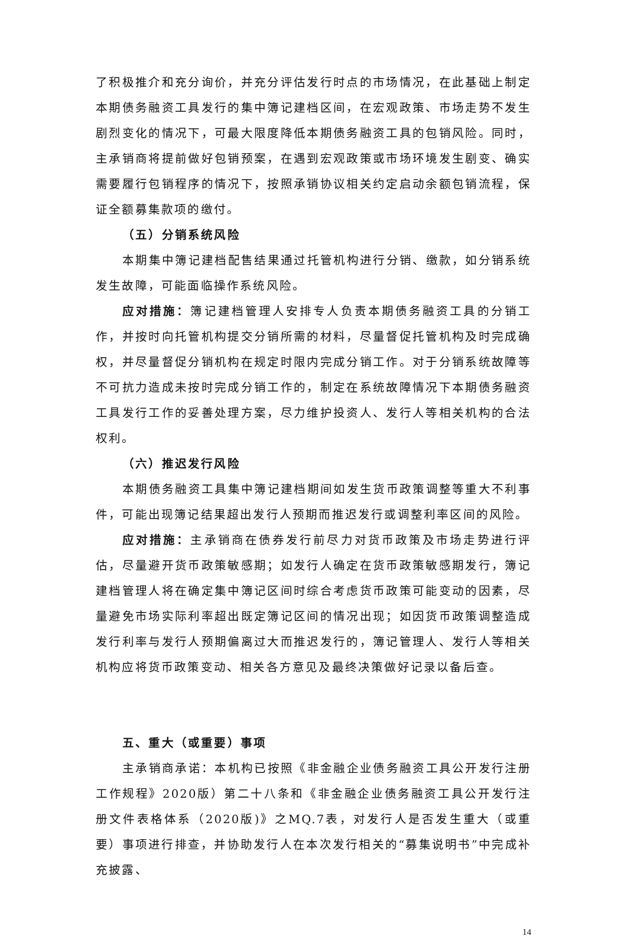了积极推介和充分询价，并充分评估发行时点的市场情况，在此基础上制定本期债务融资工具发行的集中簿记建档区间，在宏观政策、市场走势不发生剧烈变化的情况下，可最大限度降低本期债务融资工具的包销风险。同时，主承销商将提前做好包销预案，在遇到宏观政策或市场环境发生剧变、确实需要履行包销程序的情况下，按照承销协议相关约定启动余额包销流程，保证全额募集款项的缴付。
（五）分销系统风险
本期集中簿记建档配售结果通过托管机构进行分销、缴款，如分销系统发生故障，可能面临操作系统风险。
应对措施：簿记建档管理人安排专人负责本期债务融资工具的分销工作，并按时向托管机构提交分销所需的材料，尽量督促托管机构及时完成确权，并尽量督促分销机构在规定时限内完成分销工作。对于分销系统故障等不可抗力造成未按时完成分销工作的，制定在系统故障情况下本期债务融资工具发行工作的妥善处理方案，尽力维护投资人、发行人等相关机构的合法权利。
（六）推迟发行风险
本期债务融资工具集中簿记建档期间如发生货币政策调整等重大不利事件，可能出现簿记结果超出发行人预期而推迟发行或调整利率区间的风险。
应对措施：主承销商在债券发行前尽力对货币政策及市场走势进行评估，尽量避开货币政策敏感期；如发行人确定在货币政策敏感期发行，簿记建档管理人将在确定集中簿记区间时综合考虑货币政策可能变动的因素，尽量避免市场实际利率超出既定簿记区间的情况出现；如因货币政策调整造成发行利率与发行人预期偏离过大而推迟发行的，簿记管理人、发行人等相关机构应将货币政策变动、相关各方意见及最终决策做好记录以备后查。
五、重大（或重要）事项
主承销商承诺：本机构已按照《非金融企业债务融资工具公开发行注册工作规程》2020版）第二十八条和《非金融企业债务融资工具公开发行注册文件表格体系（2020版)》之MQ.7表，对发行人是否发生重大（或重要）事项进行排查，并协助发行人在本次发行相关的“募集说明书”中完成补充披露、
14